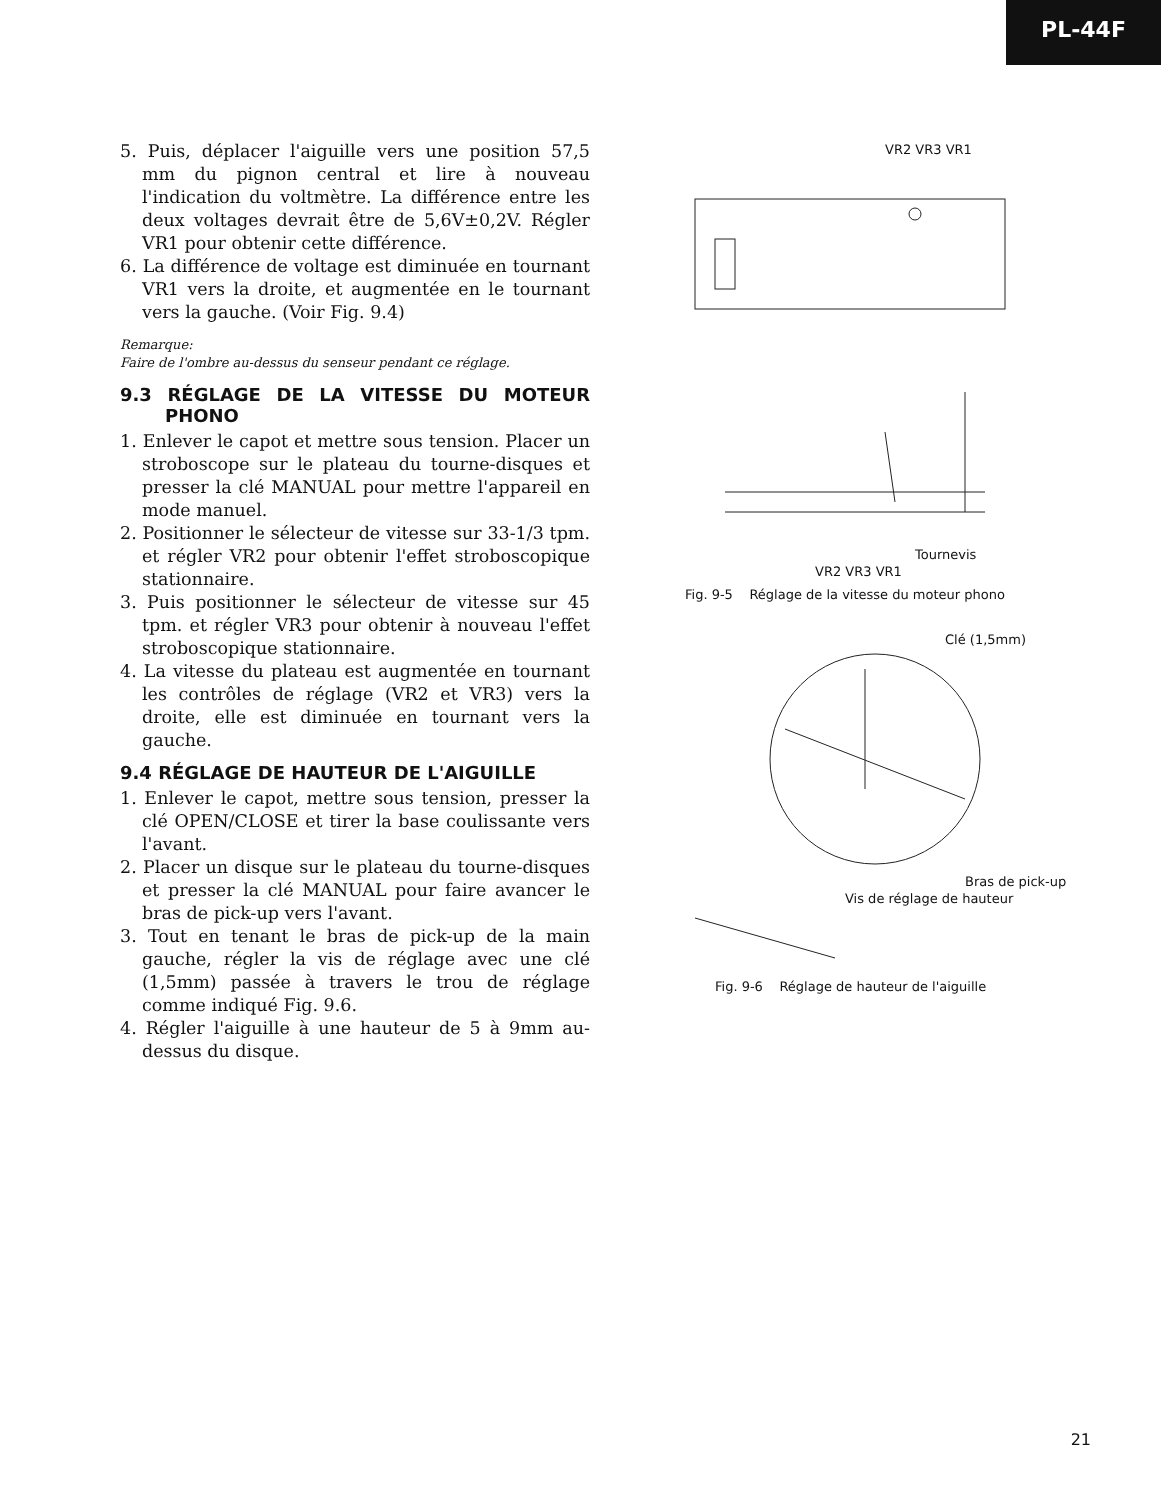PL-44F
5. Puis, déplacer l'aiguille vers une position 57,5 mm du pignon central et lire à nouveau l'indication du voltmètre. La différence entre les deux voltages devrait être de 5,6V±0,2V. Régler VR1 pour obtenir cette différence.
6. La différence de voltage est diminuée en tournant VR1 vers la droite, et augmentée en le tournant vers la gauche. (Voir Fig. 9.4)
Remarque:
Faire de l'ombre au-dessus du senseur pendant ce réglage.
9.3 RÉGLAGE DE LA VITESSE DU MOTEUR PHONO
1. Enlever le capot et mettre sous tension. Placer un stroboscope sur le plateau du tourne-disques et presser la clé MANUAL pour mettre l'appareil en mode manuel.
2. Positionner le sélecteur de vitesse sur 33-1/3 tpm. et régler VR2 pour obtenir l'effet stroboscopique stationnaire.
3. Puis positionner le sélecteur de vitesse sur 45 tpm. et régler VR3 pour obtenir à nouveau l'effet stroboscopique stationnaire.
4. La vitesse du plateau est augmentée en tournant les contrôles de réglage (VR2 et VR3) vers la droite, elle est diminuée en tournant vers la gauche.
9.4 RÉGLAGE DE HAUTEUR DE L'AIGUILLE
1. Enlever le capot, mettre sous tension, presser la clé OPEN/CLOSE et tirer la base coulissante vers l'avant.
2. Placer un disque sur le plateau du tourne-disques et presser la clé MANUAL pour faire avancer le bras de pick-up vers l'avant.
3. Tout en tenant le bras de pick-up de la main gauche, régler la vis de réglage avec une clé (1,5mm) passée à travers le trou de réglage comme indiqué Fig. 9.6.
4. Régler l'aiguille à une hauteur de 5 à 9mm au-dessus du disque.
VR2 VR3 VR1
Tournevis
VR2 VR3 VR1
Fig. 9-5 Réglage de la vitesse du moteur phono
Clé (1,5mm)
Bras de pick-up
Vis de réglage de hauteur
Fig. 9-6 Réglage de hauteur de l'aiguille
21